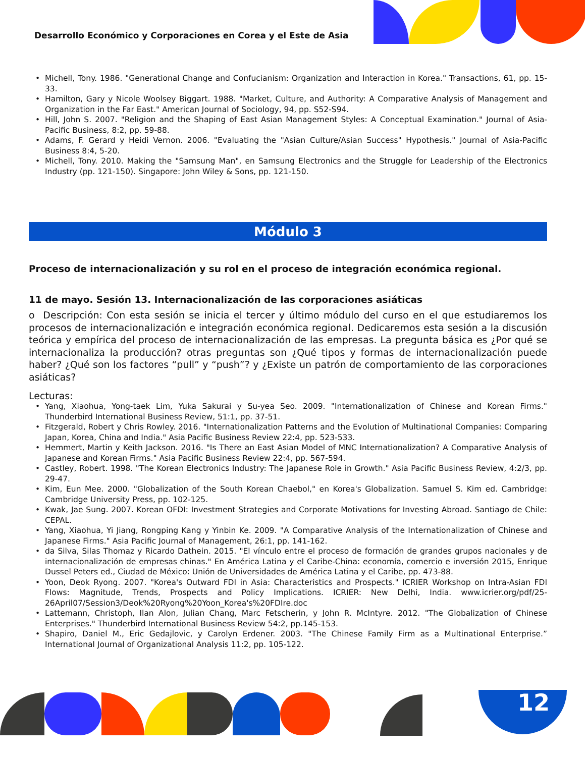Desarrollo Económico y Corporaciones en Corea y el Este de Asia
Michell, Tony. 1986. "Generational Change and Confucianism: Organization and Interaction in Korea." Transactions, 61, pp. 15-33.
Hamilton, Gary y Nicole Woolsey Biggart. 1988. "Market, Culture, and Authority: A Comparative Analysis of Management and Organization in the Far East." American Journal of Sociology, 94, pp. S52-S94.
Hill, John S. 2007. "Religion and the Shaping of East Asian Management Styles: A Conceptual Examination." Journal of Asia-Pacific Business, 8:2, pp. 59-88.
Adams, F. Gerard y Heidi Vernon. 2006. "Evaluating the "Asian Culture/Asian Success" Hypothesis." Journal of Asia-Pacific Business 8:4, 5-20.
Michell, Tony. 2010. Making the "Samsung Man", en Samsung Electronics and the Struggle for Leadership of the Electronics Industry (pp. 121-150). Singapore: John Wiley & Sons, pp. 121-150.
Módulo 3
Proceso de internacionalización y su rol en el proceso de integración económica regional.
11 de mayo. Sesión 13. Internacionalización de las corporaciones asiáticas
o Descripción: Con esta sesión se inicia el tercer y último módulo del curso en el que estudiaremos los procesos de internacionalización e integración económica regional. Dedicaremos esta sesión a la discusión teórica y empírica del proceso de internacionalización de las empresas. La pregunta básica es ¿Por qué se internacionaliza la producción? otras preguntas son ¿Qué tipos y formas de internacionalización puede haber? ¿Qué son los factores “pull” y “push”? y ¿Existe un patrón de comportamiento de las corporaciones asiáticas?
Lecturas:
Yang, Xiaohua, Yong-taek Lim, Yuka Sakurai y Su-yea Seo. 2009. "Internationalization of Chinese and Korean Firms." Thunderbird International Business Review, 51:1, pp. 37-51.
Fitzgerald, Robert y Chris Rowley. 2016. "Internationalization Patterns and the Evolution of Multinational Companies: Comparing Japan, Korea, China and India." Asia Pacific Business Review 22:4, pp. 523-533.
Hemmert, Martin y Keith Jackson. 2016. "Is There an East Asian Model of MNC Internationalization? A Comparative Analysis of Japanese and Korean Firms." Asia Pacific Business Review 22:4, pp. 567-594.
Castley, Robert. 1998. "The Korean Electronics Industry: The Japanese Role in Growth." Asia Pacific Business Review, 4:2/3, pp. 29-47.
Kim, Eun Mee. 2000. "Globalization of the South Korean Chaebol," en Korea's Globalization. Samuel S. Kim ed. Cambridge: Cambridge University Press, pp. 102-125.
Kwak, Jae Sung. 2007. Korean OFDI: Investment Strategies and Corporate Motivations for Investing Abroad. Santiago de Chile: CEPAL.
Yang, Xiaohua, Yi Jiang, Rongping Kang y Yinbin Ke. 2009. "A Comparative Analysis of the Internationalization of Chinese and Japanese Firms." Asia Pacific Journal of Management, 26:1, pp. 141-162.
da Silva, Silas Thomaz y Ricardo Dathein. 2015. "El vínculo entre el proceso de formación de grandes grupos nacionales y de internacionalización de empresas chinas." En América Latina y el Caribe-China: economía, comercio e inversión 2015, Enrique Dussel Peters ed., Ciudad de México: Unión de Universidades de América Latina y el Caribe, pp. 473-88.
Yoon, Deok Ryong. 2007. "Korea's Outward FDI in Asia: Characteristics and Prospects." ICRIER Workshop on Intra-Asian FDI Flows: Magnitude, Trends, Prospects and Policy Implications. ICRIER: New Delhi, India. www.icrier.org/pdf/25-26April07/Session3/Deok%20Ryong%20Yoon_Korea's%20FDIre.doc
Lattemann, Christoph, Ilan Alon, Julian Chang, Marc Fetscherin, y John R. McIntyre. 2012. "The Globalization of Chinese Enterprises." Thunderbird International Business Review 54:2, pp.145-153.
Shapiro, Daniel M., Eric Gedajlovic, y Carolyn Erdener. 2003. "The Chinese Family Firm as a Multinational Enterprise.” International Journal of Organizational Analysis 11:2, pp. 105-122.
12